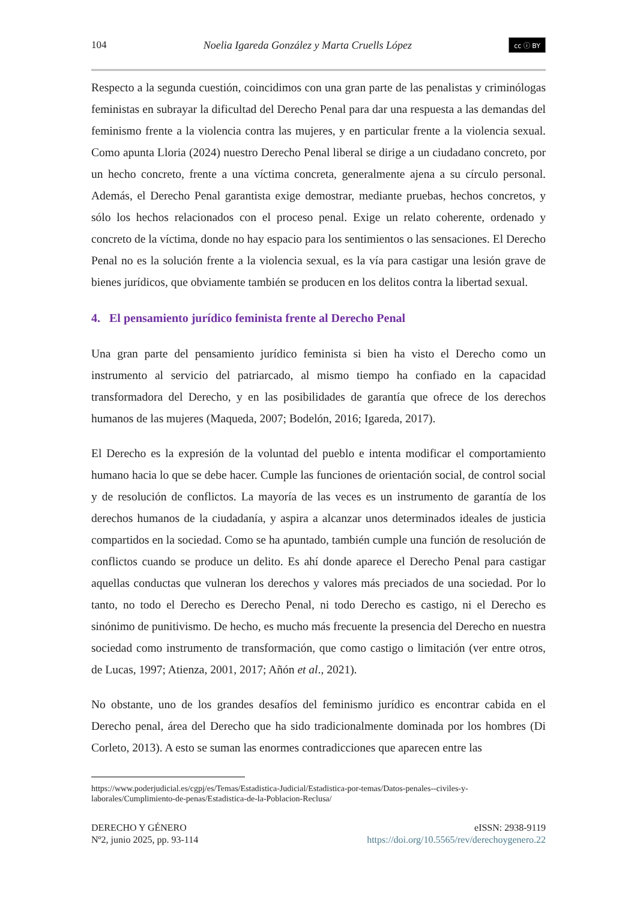104 Noelia Igareda González y Marta Cruells López cc ⓘ BY
Respecto a la segunda cuestión, coincidimos con una gran parte de las penalistas y criminólogas feministas en subrayar la dificultad del Derecho Penal para dar una respuesta a las demandas del feminismo frente a la violencia contra las mujeres, y en particular frente a la violencia sexual. Como apunta Lloria (2024) nuestro Derecho Penal liberal se dirige a un ciudadano concreto, por un hecho concreto, frente a una víctima concreta, generalmente ajena a su círculo personal. Además, el Derecho Penal garantista exige demostrar, mediante pruebas, hechos concretos, y sólo los hechos relacionados con el proceso penal. Exige un relato coherente, ordenado y concreto de la víctima, donde no hay espacio para los sentimientos o las sensaciones. El Derecho Penal no es la solución frente a la violencia sexual, es la vía para castigar una lesión grave de bienes jurídicos, que obviamente también se producen en los delitos contra la libertad sexual.
4. El pensamiento jurídico feminista frente al Derecho Penal
Una gran parte del pensamiento jurídico feminista si bien ha visto el Derecho como un instrumento al servicio del patriarcado, al mismo tiempo ha confiado en la capacidad transformadora del Derecho, y en las posibilidades de garantía que ofrece de los derechos humanos de las mujeres (Maqueda, 2007; Bodelón, 2016; Igareda, 2017).
El Derecho es la expresión de la voluntad del pueblo e intenta modificar el comportamiento humano hacia lo que se debe hacer. Cumple las funciones de orientación social, de control social y de resolución de conflictos. La mayoría de las veces es un instrumento de garantía de los derechos humanos de la ciudadanía, y aspira a alcanzar unos determinados ideales de justicia compartidos en la sociedad. Como se ha apuntado, también cumple una función de resolución de conflictos cuando se produce un delito. Es ahí donde aparece el Derecho Penal para castigar aquellas conductas que vulneran los derechos y valores más preciados de una sociedad. Por lo tanto, no todo el Derecho es Derecho Penal, ni todo Derecho es castigo, ni el Derecho es sinónimo de punitivismo. De hecho, es mucho más frecuente la presencia del Derecho en nuestra sociedad como instrumento de transformación, que como castigo o limitación (ver entre otros, de Lucas, 1997; Atienza, 2001, 2017; Añón et al., 2021).
No obstante, uno de los grandes desafíos del feminismo jurídico es encontrar cabida en el Derecho penal, área del Derecho que ha sido tradicionalmente dominada por los hombres (Di Corleto, 2013). A esto se suman las enormes contradicciones que aparecen entre las
https://www.poderjudicial.es/cgpj/es/Temas/Estadistica-Judicial/Estadistica-por-temas/Datos-penales--civiles-y-laborales/Cumplimiento-de-penas/Estadistica-de-la-Poblacion-Reclusa/
DERECHO Y GÉNERO
Nº2, junio 2025, pp. 93-114
eISSN: 2938-9119
https://doi.org/10.5565/rev/derechoygenero.22